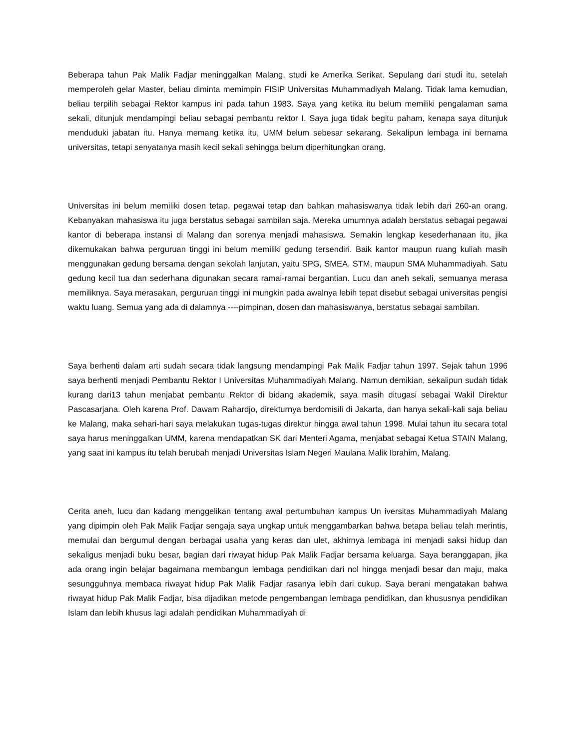Beberapa tahun Pak Malik Fadjar meninggalkan Malang, studi ke Amerika Serikat. Sepulang dari studi itu, setelah memperoleh gelar Master, beliau diminta memimpin FISIP Universitas Muhammadiyah Malang. Tidak lama kemudian, beliau terpilih sebagai Rektor kampus ini pada tahun 1983. Saya yang ketika itu belum memiliki pengalaman sama sekali, ditunjuk mendampingi beliau sebagai pembantu rektor I. Saya juga tidak begitu paham, kenapa saya ditunjuk menduduki jabatan itu. Hanya memang ketika itu, UMM belum sebesar sekarang. Sekalipun lembaga ini bernama universitas, tetapi senyatanya masih kecil sekali sehingga belum diperhitungkan orang.
Universitas ini belum memiliki dosen tetap, pegawai tetap dan bahkan mahasiswanya tidak lebih dari 260-an orang. Kebanyakan mahasiswa itu juga berstatus sebagai sambilan saja. Mereka umumnya adalah berstatus sebagai pegawai kantor di beberapa instansi di Malang dan sorenya menjadi mahasiswa. Semakin lengkap kesederhanaan itu, jika dikemukakan bahwa perguruan tinggi ini belum memiliki gedung tersendiri. Baik kantor maupun ruang kuliah masih menggunakan gedung bersama dengan sekolah lanjutan, yaitu SPG, SMEA, STM, maupun SMA Muhammadiyah. Satu gedung kecil tua dan sederhana digunakan secara ramai-ramai bergantian. Lucu dan aneh sekali, semuanya merasa memiliknya. Saya merasakan, perguruan tinggi ini mungkin pada awalnya lebih tepat disebut sebagai universitas pengisi waktu luang. Semua yang ada di dalamnya ----pimpinan, dosen dan mahasiswanya, berstatus sebagai sambilan.
Saya berhenti dalam arti sudah secara tidak langsung mendampingi Pak Malik Fadjar tahun 1997. Sejak tahun 1996 saya berhenti menjadi Pembantu Rektor I Universitas Muhammadiyah Malang. Namun demikian, sekalipun sudah tidak kurang dari13 tahun menjabat pembantu Rektor di bidang akademik, saya masih ditugasi sebagai Wakil Direktur Pascasarjana. Oleh karena Prof. Dawam Rahardjo, direkturnya berdomisili di Jakarta, dan hanya sekali-kali saja beliau ke Malang, maka sehari-hari saya melakukan tugas-tugas direktur hingga awal tahun 1998. Mulai tahun itu secara total saya harus meninggalkan UMM, karena mendapatkan SK dari Menteri Agama, menjabat sebagai Ketua STAIN Malang, yang saat ini kampus itu telah berubah menjadi Universitas Islam Negeri Maulana Malik Ibrahim, Malang.
Cerita aneh, lucu dan kadang menggelikan tentang awal pertumbuhan kampus Un iversitas Muhammadiyah Malang yang dipimpin oleh Pak Malik Fadjar sengaja saya ungkap untuk menggambarkan bahwa betapa beliau telah merintis, memulai dan bergumul dengan berbagai usaha yang keras dan ulet, akhirnya lembaga ini menjadi saksi hidup dan sekaligus menjadi buku besar, bagian dari riwayat hidup Pak Malik Fadjar bersama keluarga. Saya beranggapan, jika ada orang ingin belajar bagaimana membangun lembaga pendidikan dari nol hingga menjadi besar dan maju, maka sesungguhnya membaca riwayat hidup Pak Malik Fadjar rasanya lebih dari cukup. Saya berani mengatakan bahwa riwayat hidup Pak Malik Fadjar, bisa dijadikan metode pengembangan lembaga pendidikan, dan khususnya pendidikan Islam dan lebih khusus lagi adalah pendidikan Muhammadiyah di